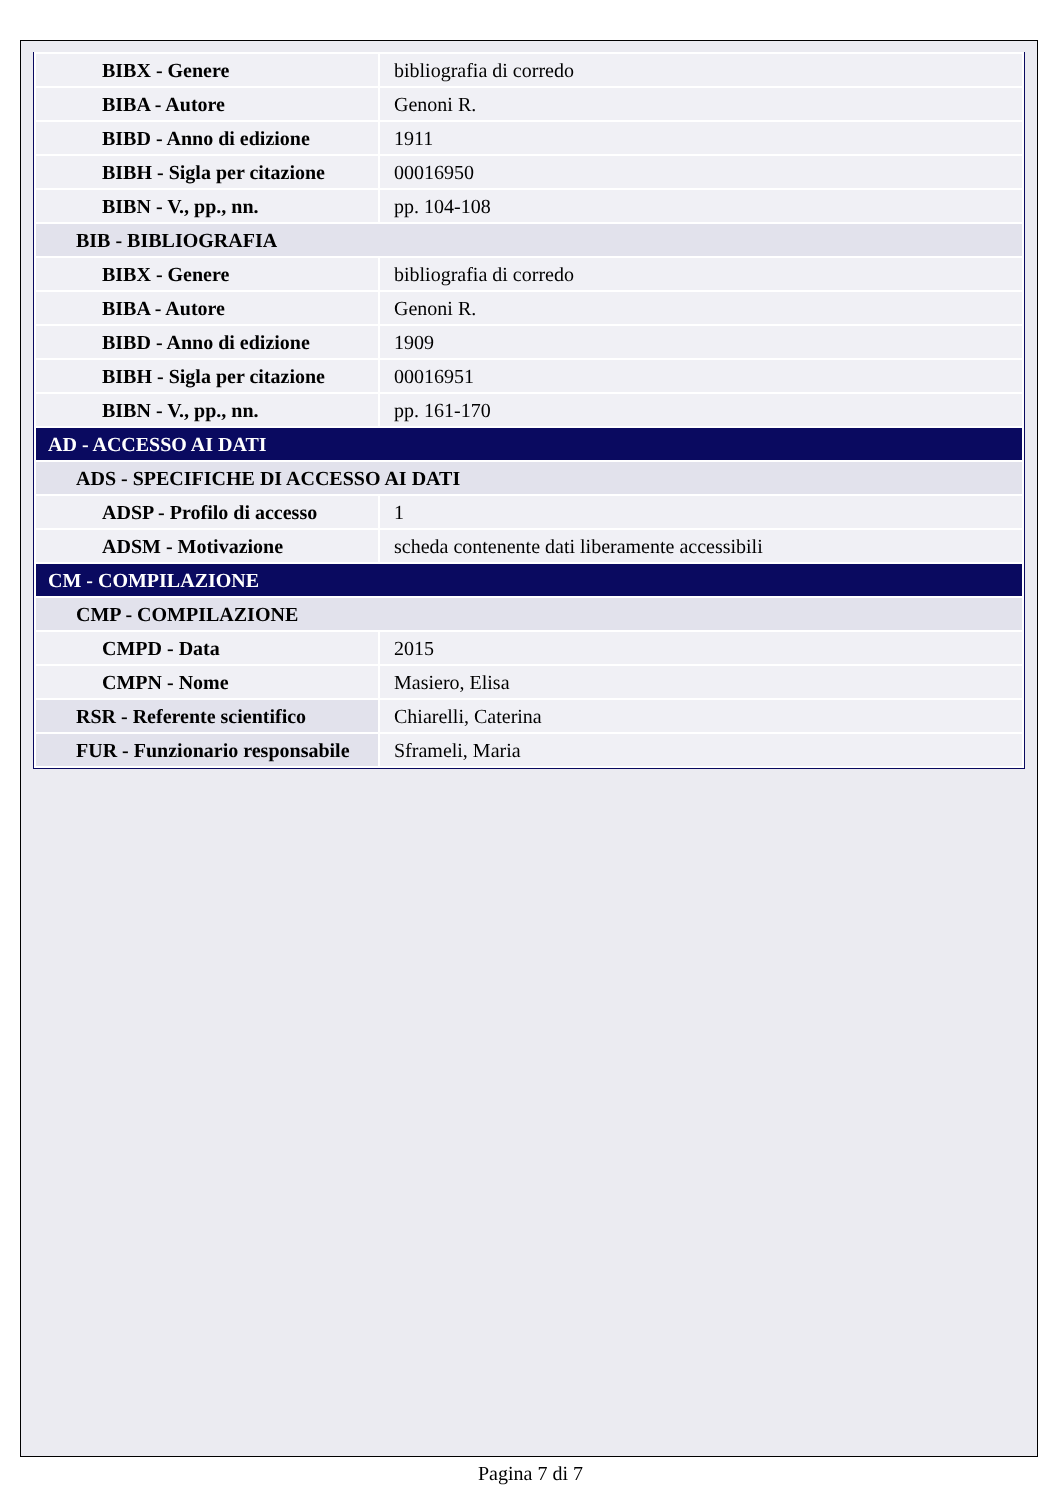| BIBX - Genere | bibliografia di corredo |
| BIBA - Autore | Genoni R. |
| BIBD - Anno di edizione | 1911 |
| BIBH - Sigla per citazione | 00016950 |
| BIBN - V., pp., nn. | pp. 104-108 |
| BIB - BIBLIOGRAFIA | |
| BIBX - Genere | bibliografia di corredo |
| BIBA - Autore | Genoni R. |
| BIBD - Anno di edizione | 1909 |
| BIBH - Sigla per citazione | 00016951 |
| BIBN - V., pp., nn. | pp. 161-170 |
| AD - ACCESSO AI DATI | |
| ADS - SPECIFICHE DI ACCESSO AI DATI | |
| ADSP - Profilo di accesso | 1 |
| ADSM - Motivazione | scheda contenente dati liberamente accessibili |
| CM - COMPILAZIONE | |
| CMP - COMPILAZIONE | |
| CMPD - Data | 2015 |
| CMPN - Nome | Masiero, Elisa |
| RSR - Referente scientifico | Chiarelli, Caterina |
| FUR - Funzionario responsabile | Sframeli, Maria |
Pagina 7 di 7